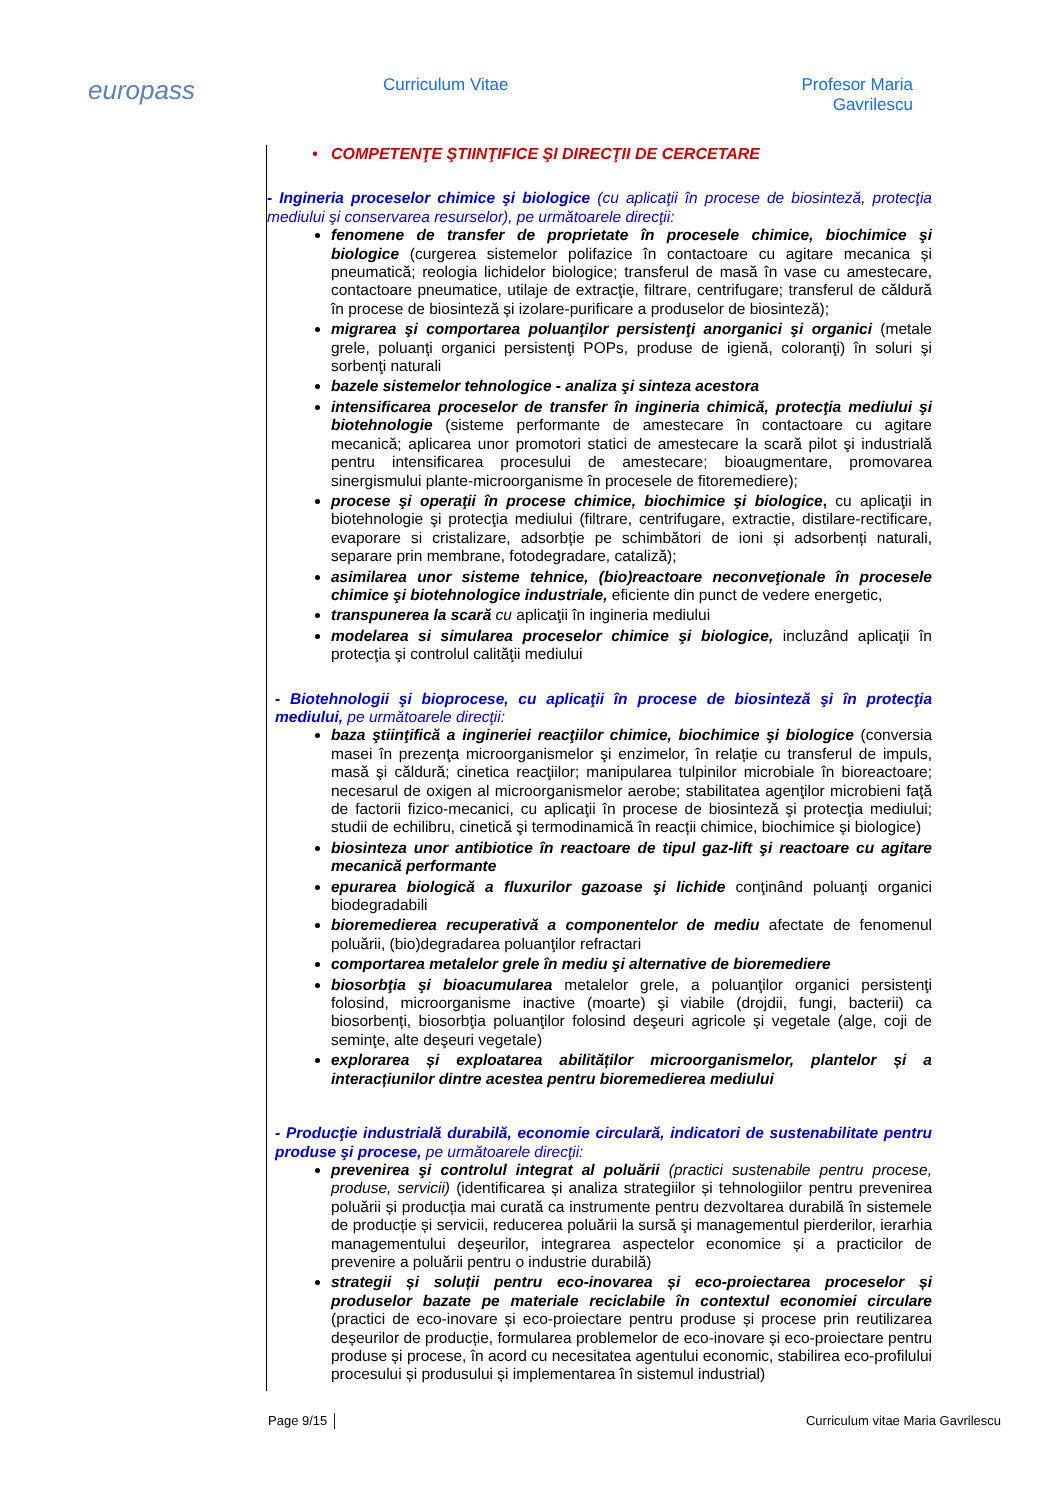europass
Curriculum Vitae Profesor Maria Gavrilescu
• COMPETENŢE ŞTIINŢIFICE ŞI DIRECŢII DE CERCETARE
- Ingineria proceselor chimice şi biologice (cu aplicaţii în procese de biosinteză, protecţia mediului şi conservarea resurselor), pe următoarele direcţii:
fenomene de transfer de proprietate în procesele chimice, biochimice şi biologice (curgerea sistemelor polifazice în contactoare cu agitare mecanica și pneumatică; reologia lichidelor biologice; transferul de masă în vase cu amestecare, contactoare pneumatice, utilaje de extracţie, filtrare, centrifugare; transferul de căldură în procese de biosinteză şi izolare-purificare a produselor de biosinteză);
migrarea şi comportarea poluanţilor persistenţi anorganici şi organici (metale grele, poluanţi organici persistenţi POPs, produse de igienă, coloranţi) în soluri şi sorbenţi naturali
bazele sistemelor tehnologice - analiza şi sinteza acestora
intensificarea proceselor de transfer în ingineria chimică, protecţia mediului şi biotehnologie (sisteme performante de amestecare în contactoare cu agitare mecanică; aplicarea unor promotori statici de amestecare la scară pilot şi industrială pentru intensificarea procesului de amestecare; bioaugmentare, promovarea sinergismului plante-microorganisme în procesele de fitoremediere);
procese şi operaţii în procese chimice, biochimice şi biologice, cu aplicaţii in biotehnologie şi protecţia mediului (filtrare, centrifugare, extractie, distilare-rectificare, evaporare si cristalizare, adsorbție pe schimbători de ioni și adsorbenți naturali, separare prin membrane, fotodegradare, cataliză);
asimilarea unor sisteme tehnice, (bio)reactoare neconveţionale în procesele chimice şi biotehnologice industriale, eficiente din punct de vedere energetic,
transpunerea la scară cu aplicaţii în ingineria mediului
modelarea si simularea proceselor chimice şi biologice, incluzând aplicaţii în protecţia şi controlul calităţii mediului
- Biotehnologii şi bioprocese, cu aplicaţii în procese de biosinteză şi în protecţia mediului, pe următoarele direcţii:
baza ştiinţifică a ingineriei reacţiilor chimice, biochimice şi biologice (conversia masei în prezenţa microorganismelor şi enzimelor, în relație cu transferul de impuls, masă şi căldură; cinetica reacţiilor; manipularea tulpinilor microbiale în bioreactoare; necesarul de oxigen al microorganismelor aerobe; stabilitatea agenţilor microbieni faţă de factorii fizico-mecanici, cu aplicaţii în procese de biosinteză şi protecţia mediului; studii de echilibru, cinetică şi termodinamică în reacții chimice, biochimice și biologice)
biosinteza unor antibiotice în reactoare de tipul gaz-lift şi reactoare cu agitare mecanică performante
epurarea biologică a fluxurilor gazoase şi lichide conţinând poluanţi organici biodegradabili
bioremedierea recuperativă a componentelor de mediu afectate de fenomenul poluării, (bio)degradarea poluanţilor refractari
comportarea metalelor grele în mediu şi alternative de bioremediere
biosorbţia şi bioacumularea metalelor grele, a poluanţilor organici persistenţi folosind, microorganisme inactive (moarte) şi viabile (drojdii, fungi, bacterii) ca biosorbenți, biosorbţia poluanţilor folosind deşeuri agricole şi vegetale (alge, coji de seminţe, alte deşeuri vegetale)
explorarea și exploatarea abilităților microorganismelor, plantelor și a interacțiunilor dintre acestea pentru bioremedierea mediului
- Producţie industrială durabilă, economie circulară, indicatori de sustenabilitate pentru produse şi procese, pe următoarele direcţii:
prevenirea şi controlul integrat al poluării (practici sustenabile pentru procese, produse, servicii) (identificarea și analiza strategiilor și tehnologiilor pentru prevenirea poluării și producția mai curată ca instrumente pentru dezvoltarea durabilă în sistemele de producție și servicii, reducerea poluării la sursă şi managementul pierderilor, ierarhia managementului deşeurilor, integrarea aspectelor economice și a practicilor de prevenire a poluării pentru o industrie durabilă)
strategii și soluții pentru eco-inovarea și eco-proiectarea proceselor și produselor bazate pe materiale reciclabile în contextul economiei circulare (practici de eco-inovare și eco-proiectare pentru produse și procese prin reutilizarea deșeurilor de producție, formularea problemelor de eco-inovare și eco-proiectare pentru produse și procese, în acord cu necesitatea agentului economic, stabilirea eco-profilului procesului și produsului și implementarea în sistemul industrial)
Page 9/15 │ Curriculum vitae Maria Gavrilescu